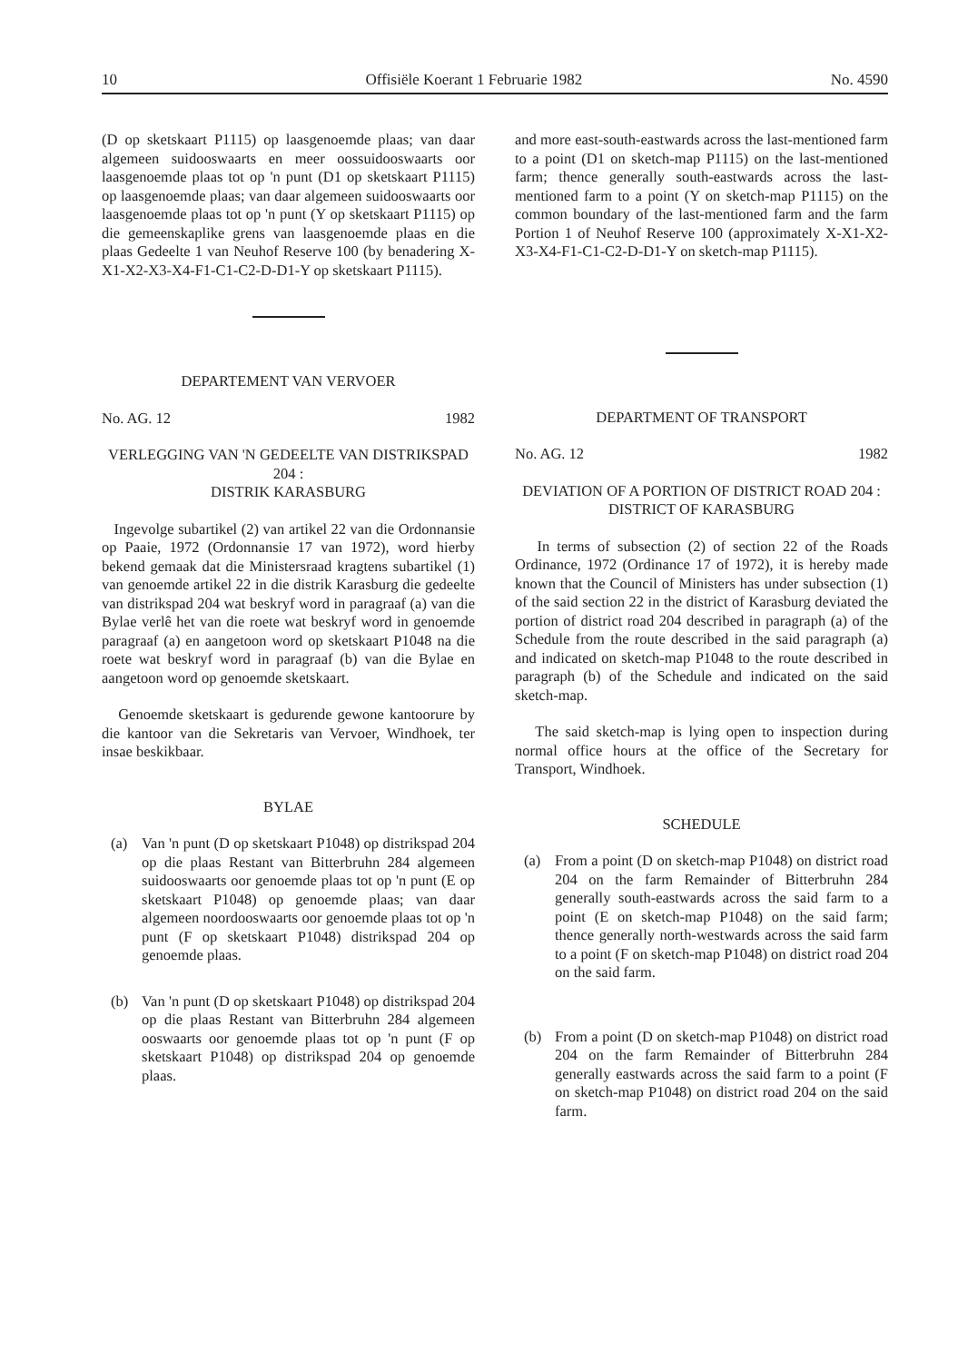10 Offisiële Koerant 1 Februarie 1982 No. 4590
(D op sketskaart P1115) op laasgenoemde plaas; van daar algemeen suidooswaarts en meer oossuidooswaarts oor laasgenoemde plaas tot op 'n punt (D1 op sketskaart P1115) op laasgenoemde plaas; van daar algemeen suidooswaarts oor laasgenoemde plaas tot op 'n punt (Y op sketskaart P1115) op die gemeenskaplike grens van laasgenoemde plaas en die plaas Gedeelte 1 van Neuhof Reserve 100 (by benadering X-X1-X2-X3-X4-F1-C1-C2-D-D1-Y op sketskaart P1115).
DEPARTEMENT VAN VERVOER
No. AG. 12 1982
VERLEGGING VAN 'N GEDEELTE VAN DISTRIKSPAD 204 :
DISTRIK KARASBURG
Ingevolge subartikel (2) van artikel 22 van die Ordonnansie op Paaie, 1972 (Ordonnansie 17 van 1972), word hierby bekend gemaak dat die Ministersraad kragtens subartikel (1) van genoemde artikel 22 in die distrik Karasburg die gedeelte van distrikspad 204 wat beskryf word in paragraaf (a) van die Bylae verlê het van die roete wat beskryf word in genoemde paragraaf (a) en aangetoon word op sketskaart P1048 na die roete wat beskryf word in paragraaf (b) van die Bylae en aangetoon word op genoemde sketskaart.
Genoemde sketskaart is gedurende gewone kantoorure by die kantoor van die Sekretaris van Vervoer, Windhoek, ter insae beskikbaar.
BYLAE
(a) Van 'n punt (D op sketskaart P1048) op distrikspad 204 op die plaas Restant van Bitterbruhn 284 algemeen suidooswaarts oor genoemde plaas tot op 'n punt (E op sketskaart P1048) op genoemde plaas; van daar algemeen noordooswaarts oor genoemde plaas tot op 'n punt (F op sketskaart P1048) distrikspad 204 op genoemde plaas.
(b) Van 'n punt (D op sketskaart P1048) op distrikspad 204 op die plaas Restant van Bitterbruhn 284 algemeen ooswaarts oor genoemde plaas tot op 'n punt (F op sketskaart P1048) op distrikspad 204 op genoemde plaas.
and more east-south-eastwards across the last-mentioned farm to a point (D1 on sketch-map P1115) on the last-mentioned farm; thence generally south-eastwards across the last-mentioned farm to a point (Y on sketch-map P1115) on the common boundary of the last-mentioned farm and the farm Portion 1 of Neuhof Reserve 100 (approximately X-X1-X2-X3-X4-F1-C1-C2-D-D1-Y on sketch-map P1115).
DEPARTMENT OF TRANSPORT
No. AG. 12 1982
DEVIATION OF A PORTION OF DISTRICT ROAD 204 :
DISTRICT OF KARASBURG
In terms of subsection (2) of section 22 of the Roads Ordinance, 1972 (Ordinance 17 of 1972), it is hereby made known that the Council of Ministers has under subsection (1) of the said section 22 in the district of Karasburg deviated the portion of district road 204 described in paragraph (a) of the Schedule from the route described in the said paragraph (a) and indicated on sketch-map P1048 to the route described in paragraph (b) of the Schedule and indicated on the said sketch-map.
The said sketch-map is lying open to inspection during normal office hours at the office of the Secretary for Transport, Windhoek.
SCHEDULE
(a) From a point (D on sketch-map P1048) on district road 204 on the farm Remainder of Bitterbruhn 284 generally south-eastwards across the said farm to a point (E on sketch-map P1048) on the said farm; thence generally north-westwards across the said farm to a point (F on sketch-map P1048) on district road 204 on the said farm.
(b) From a point (D on sketch-map P1048) on district road 204 on the farm Remainder of Bitterbruhn 284 generally eastwards across the said farm to a point (F on sketch-map P1048) on district road 204 on the said farm.